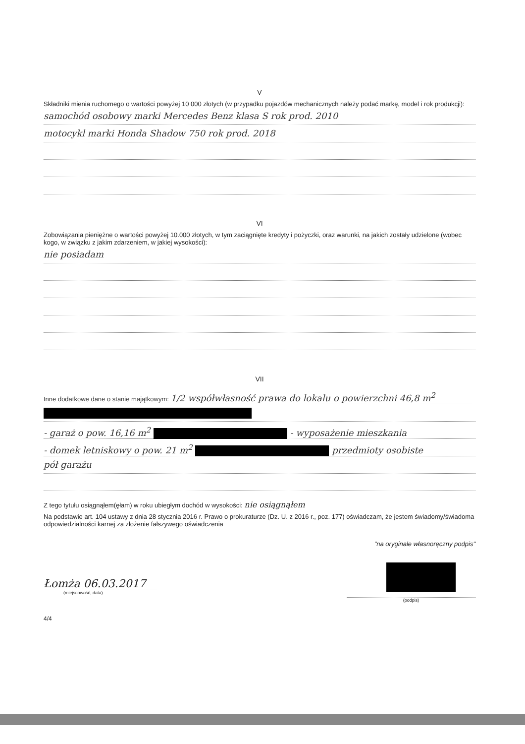V
Składniki mienia ruchomego o wartości powyżej 10 000 złotych (w przypadku pojazdów mechanicznych należy podać markę, model i rok produkcji):
samochód osobowy marki Mercedes Benz klasa S rok prod. 2010
motocykl marki Honda Shadow 750 rok prod. 2018
VI
Zobowiązania pieniężne o wartości powyżej 10.000 złotych, w tym zaciągnięte kredyty i pożyczki, oraz warunki, na jakich zostały udzielone (wobec kogo, w związku z jakim zdarzeniem, w jakiej wysokości):
nie posiadam
VII
Inne dodatkowe dane o stanie majątkowym: 1/2 współwłasność prawa do lokalu o powierzchni 46,8 m<sup>2</sup>
- garaż o pow. 16,16 m<sup>2</sup> - wyposażenie mieszkania
- domek letniskowy o pow. 21 m<sup>2</sup> przedmioty osobiste
pół garażu
Z tego tytułu osiągnąłem(ęłam) w roku ubiegłym dochód w wysokości: nie osiągnąłem
Na podstawie art. 104 ustawy z dnia 28 stycznia 2016 r. Prawo o prokuraturze (Dz. U. z 2016 r., poz. 177) oświadczam, że jestem świadomy/świadoma odpowiedzialności karnej za złożenie fałszywego oświadczenia
"na oryginale własnoręczny podpis"
Łomża 06.03.2017
(miejscowość, data)
(podpis)
4/4